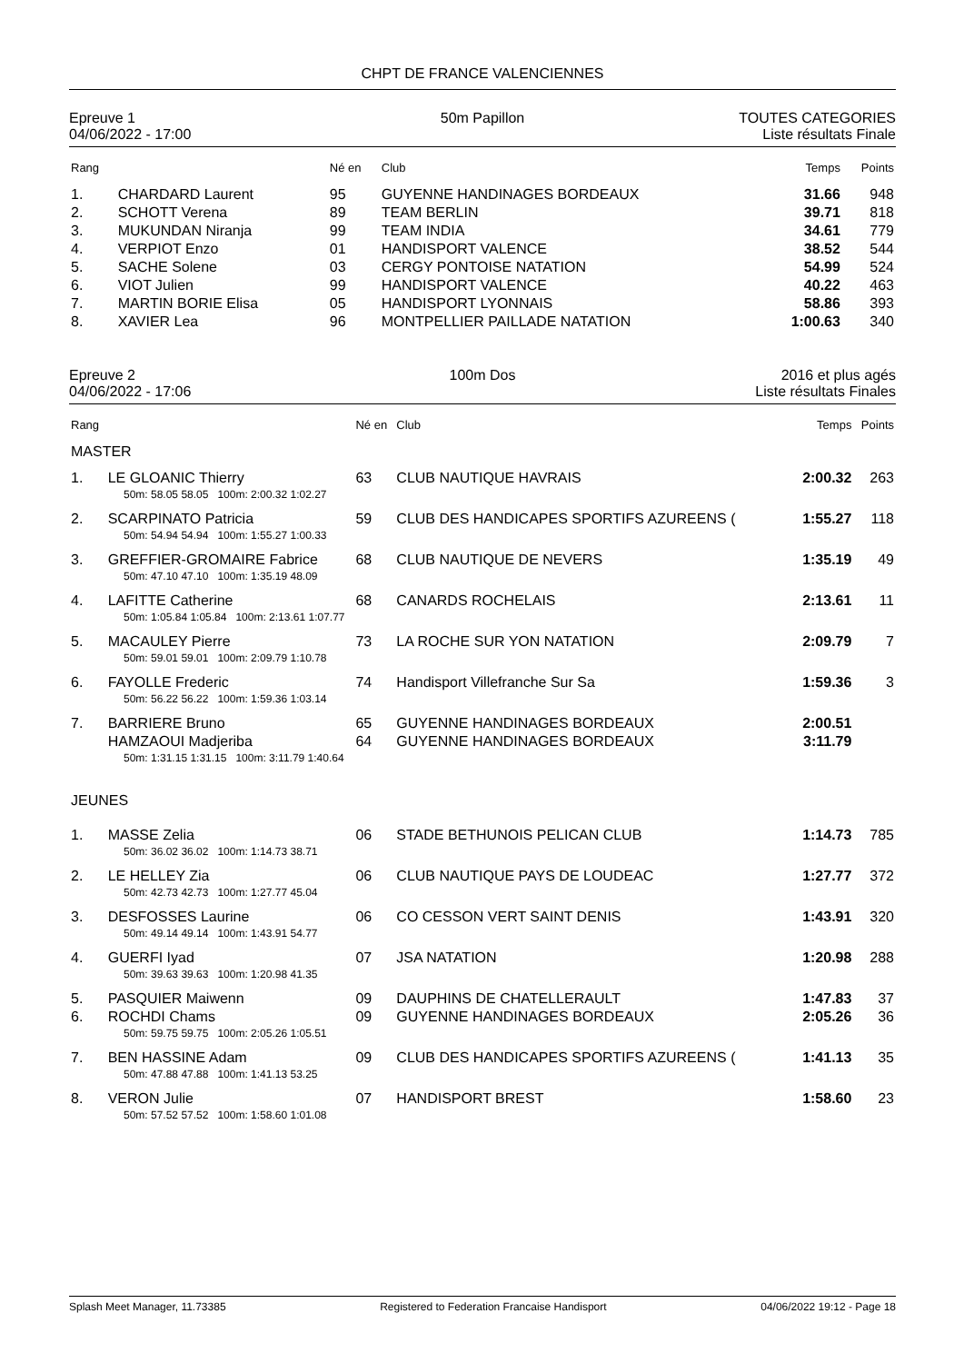CHPT DE FRANCE VALENCIENNES
Epreuve 1
04/06/2022 - 17:00
50m Papillon TOUTES CATEGORIES
Liste résultats Finale
| Rang | | Né en | Club | Temps | Points |
| --- | --- | --- | --- | --- | --- |
| 1. | CHARDARD Laurent | 95 | GUYENNE HANDINAGES BORDEAUX | 31.66 | 948 |
| 2. | SCHOTT Verena | 89 | TEAM BERLIN | 39.71 | 818 |
| 3. | MUKUNDAN Niranja | 99 | TEAM INDIA | 34.61 | 779 |
| 4. | VERPIOT Enzo | 01 | HANDISPORT VALENCE | 38.52 | 544 |
| 5. | SACHE Solene | 03 | CERGY PONTOISE NATATION | 54.99 | 524 |
| 6. | VIOT Julien | 99 | HANDISPORT VALENCE | 40.22 | 463 |
| 7. | MARTIN BORIE Elisa | 05 | HANDISPORT LYONNAIS | 58.86 | 393 |
| 8. | XAVIER Lea | 96 | MONTPELLIER PAILLADE NATATION | 1:00.63 | 340 |
Epreuve 2
04/06/2022 - 17:06
100m Dos 2016 et plus agés
Liste résultats Finales
| Rang | | Né en | Club | Temps | Points |
| --- | --- | --- | --- | --- | --- |
| MASTER | | | | | |
| 1. | LE GLOANIC Thierry | 63 | CLUB NAUTIQUE HAVRAIS | 2:00.32 | 263 |
| 50m: 58.05 58.05 100m: 2:00.32 1:02.27 | | | | | |
| 2. | SCARPINATO Patricia | 59 | CLUB DES HANDICAPES SPORTIFS AZUREENS ( | 1:55.27 | 118 |
| 50m: 54.94 54.94 100m: 1:55.27 1:00.33 | | | | | |
| 3. | GREFFIER-GROMAIRE Fabrice | 68 | CLUB NAUTIQUE DE NEVERS | 1:35.19 | 49 |
| 50m: 47.10 47.10 100m: 1:35.19 48.09 | | | | | |
| 4. | LAFITTE Catherine | 68 | CANARDS ROCHELAIS | 2:13.61 | 11 |
| 50m: 1:05.84 1:05.84 100m: 2:13.61 1:07.77 | | | | | |
| 5. | MACAULEY Pierre | 73 | LA ROCHE SUR YON NATATION | 2:09.79 | 7 |
| 50m: 59.01 59.01 100m: 2:09.79 1:10.78 | | | | | |
| 6. | FAYOLLE Frederic | 74 | Handisport Villefranche Sur Sa | 1:59.36 | 3 |
| 50m: 56.22 56.22 100m: 1:59.36 1:03.14 | | | | | |
| 7. | BARRIERE Bruno | 65 | GUYENNE HANDINAGES BORDEAUX | 2:00.51 | |
| | HAMZAOUI Madjeriba | 64 | GUYENNE HANDINAGES BORDEAUX | 3:11.79 | |
| 50m: 1:31.15 1:31.15 100m: 3:11.79 1:40.64 | | | | | |
| JEUNES | | | | | |
| 1. | MASSE Zelia | 06 | STADE BETHUNOIS PELICAN CLUB | 1:14.73 | 785 |
| 50m: 36.02 36.02 100m: 1:14.73 38.71 | | | | | |
| 2. | LE HELLEY Zia | 06 | CLUB NAUTIQUE PAYS DE LOUDEAC | 1:27.77 | 372 |
| 50m: 42.73 42.73 100m: 1:27.77 45.04 | | | | | |
| 3. | DESFOSSES Laurine | 06 | CO CESSON VERT SAINT DENIS | 1:43.91 | 320 |
| 50m: 49.14 49.14 100m: 1:43.91 54.77 | | | | | |
| 4. | GUERFI Iyad | 07 | JSA NATATION | 1:20.98 | 288 |
| 50m: 39.63 39.63 100m: 1:20.98 41.35 | | | | | |
| 5. | PASQUIER Maiwenn | 09 | DAUPHINS DE CHATELLERAULT | 1:47.83 | 37 |
| 6. | ROCHDI Chams | 09 | GUYENNE HANDINAGES BORDEAUX | 2:05.26 | 36 |
| 50m: 59.75 59.75 100m: 2:05.26 1:05.51 | | | | | |
| 7. | BEN HASSINE Adam | 09 | CLUB DES HANDICAPES SPORTIFS AZUREENS ( | 1:41.13 | 35 |
| 50m: 47.88 47.88 100m: 1:41.13 53.25 | | | | | |
| 8. | VERON Julie | 07 | HANDISPORT BREST | 1:58.60 | 23 |
| 50m: 57.52 57.52 100m: 1:58.60 1:01.08 | | | | | |
Splash Meet Manager, 11.73385 Registered to Federation Francaise Handisport 04/06/2022 19:12 - Page 18